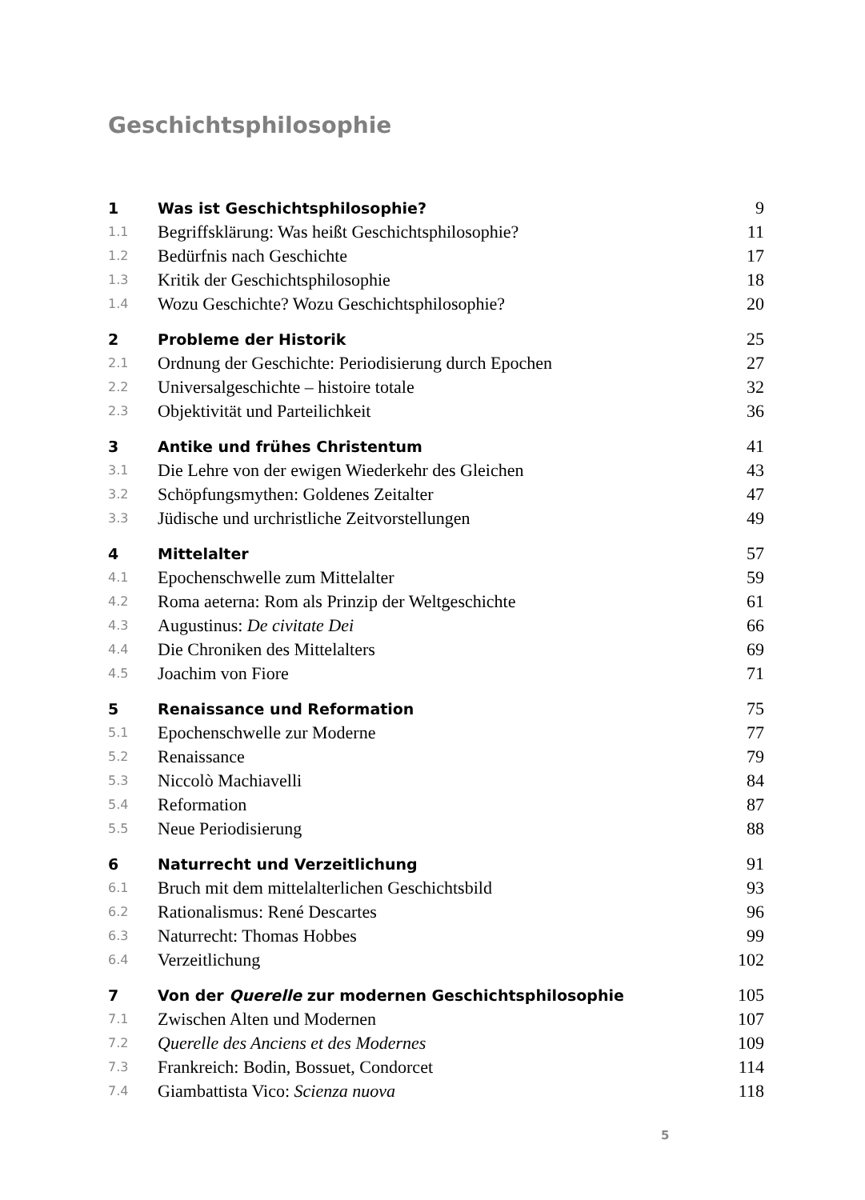Geschichtsphilosophie
| 1 | Was ist Geschichtsphilosophie? | 9 |
| 1.1 | Begriffsklärung: Was heißt Geschichtsphilosophie? | 11 |
| 1.2 | Bedürfnis nach Geschichte | 17 |
| 1.3 | Kritik der Geschichtsphilosophie | 18 |
| 1.4 | Wozu Geschichte? Wozu Geschichtsphilosophie? | 20 |
| 2 | Probleme der Historik | 25 |
| 2.1 | Ordnung der Geschichte: Periodisierung durch Epochen | 27 |
| 2.2 | Universalgeschichte – histoire totale | 32 |
| 2.3 | Objektivität und Parteilichkeit | 36 |
| 3 | Antike und frühes Christentum | 41 |
| 3.1 | Die Lehre von der ewigen Wiederkehr des Gleichen | 43 |
| 3.2 | Schöpfungsmythen: Goldenes Zeitalter | 47 |
| 3.3 | Jüdische und urchristliche Zeitvorstellungen | 49 |
| 4 | Mittelalter | 57 |
| 4.1 | Epochenschwelle zum Mittelalter | 59 |
| 4.2 | Roma aeterna: Rom als Prinzip der Weltgeschichte | 61 |
| 4.3 | Augustinus: De civitate Dei | 66 |
| 4.4 | Die Chroniken des Mittelalters | 69 |
| 4.5 | Joachim von Fiore | 71 |
| 5 | Renaissance und Reformation | 75 |
| 5.1 | Epochenschwelle zur Moderne | 77 |
| 5.2 | Renaissance | 79 |
| 5.3 | Niccolò Machiavelli | 84 |
| 5.4 | Reformation | 87 |
| 5.5 | Neue Periodisierung | 88 |
| 6 | Naturrecht und Verzeitlichung | 91 |
| 6.1 | Bruch mit dem mittelalterlichen Geschichtsbild | 93 |
| 6.2 | Rationalismus: René Descartes | 96 |
| 6.3 | Naturrecht: Thomas Hobbes | 99 |
| 6.4 | Verzeitlichung | 102 |
| 7 | Von der Querelle zur modernen Geschichtsphilosophie | 105 |
| 7.1 | Zwischen Alten und Modernen | 107 |
| 7.2 | Querelle des Anciens et des Modernes | 109 |
| 7.3 | Frankreich: Bodin, Bossuet, Condorcet | 114 |
| 7.4 | Giambattista Vico: Scienza nuova | 118 |
5